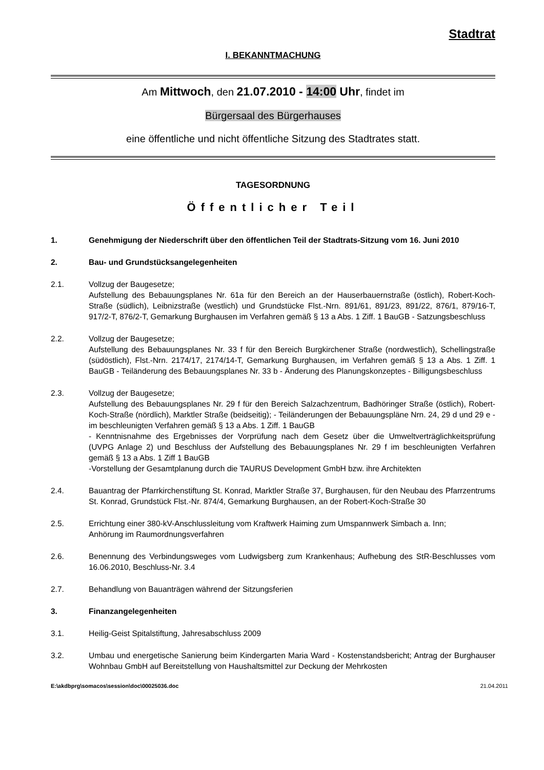Stadtrat
I. BEKANNTMACHUNG
Am Mittwoch, den 21.07.2010 - 14:00 Uhr, findet im
Bürgersaal des Bürgerhauses
eine öffentliche und nicht öffentliche Sitzung des Stadtrates statt.
TAGESORDNUNG
Öffentlicher Teil
1. Genehmigung der Niederschrift über den öffentlichen Teil der Stadtrats-Sitzung vom 16. Juni 2010
2. Bau- und Grundstücksangelegenheiten
2.1. Vollzug der Baugesetze;
Aufstellung des Bebauungsplanes Nr. 61a für den Bereich an der Hauserbauernstraße (östlich), Robert-Koch-Straße (südlich), Leibnizstraße (westlich) und Grundstücke Flst.-Nrn. 891/61, 891/23, 891/22, 876/1, 879/16-T, 917/2-T, 876/2-T, Gemarkung Burghausen im Verfahren gemäß § 13 a Abs. 1 Ziff. 1 BauGB - Satzungsbeschluss
2.2. Vollzug der Baugesetze;
Aufstellung des Bebauungsplanes Nr. 33 f für den Bereich Burgkirchener Straße (nordwestlich), Schellingstraße (südöstlich), Flst.-Nrn. 2174/17, 2174/14-T, Gemarkung Burghausen, im Verfahren gemäß § 13 a Abs. 1 Ziff. 1 BauGB - Teiländerung des Bebauungsplanes Nr. 33 b - Änderung des Planungskonzeptes - Billigungsbeschluss
2.3. Vollzug der Baugesetze;
Aufstellung des Bebauungsplanes Nr. 29 f für den Bereich Salzachzentrum, Badhöringer Straße (östlich), Robert-Koch-Straße (nördlich), Marktler Straße (beidseitig); - Teiländerungen der Bebauungspläne Nrn. 24, 29 d und 29 e - im beschleunigten Verfahren gemäß § 13 a Abs. 1 Ziff. 1 BauGB
- Kenntnisnahme des Ergebnisses der Vorprüfung nach dem Gesetz über die Umweltverträglichkeitsprüfung (UVPG Anlage 2) und Beschluss der Aufstellung des Bebauungsplanes Nr. 29 f im beschleunigten Verfahren gemäß § 13 a Abs. 1 Ziff 1 BauGB
-Vorstellung der Gesamtplanung durch die TAURUS Development GmbH bzw. ihre Architekten
2.4. Bauantrag der Pfarrkirchenstiftung St. Konrad, Marktler Straße 37, Burghausen, für den Neubau des Pfarrzentrums St. Konrad, Grundstück Flst.-Nr. 874/4, Gemarkung Burghausen, an der Robert-Koch-Straße 30
2.5. Errichtung einer 380-kV-Anschlussleitung vom Kraftwerk Haiming zum Umspannwerk Simbach a. Inn;
Anhörung im Raumordnungsverfahren
2.6. Benennung des Verbindungsweges vom Ludwigsberg zum Krankenhaus; Aufhebung des StR-Beschlusses vom 16.06.2010, Beschluss-Nr. 3.4
2.7. Behandlung von Bauanträgen während der Sitzungsferien
3. Finanzangelegenheiten
3.1. Heilig-Geist Spitalstiftung, Jahresabschluss 2009
3.2. Umbau und energetische Sanierung beim Kindergarten Maria Ward - Kostenstandsbericht; Antrag der Burghauser Wohnbau GmbH auf Bereitstellung von Haushaltsmittel zur Deckung der Mehrkosten
E:\akdbprg\somacos\session\doc\00025036.doc 21.04.2011